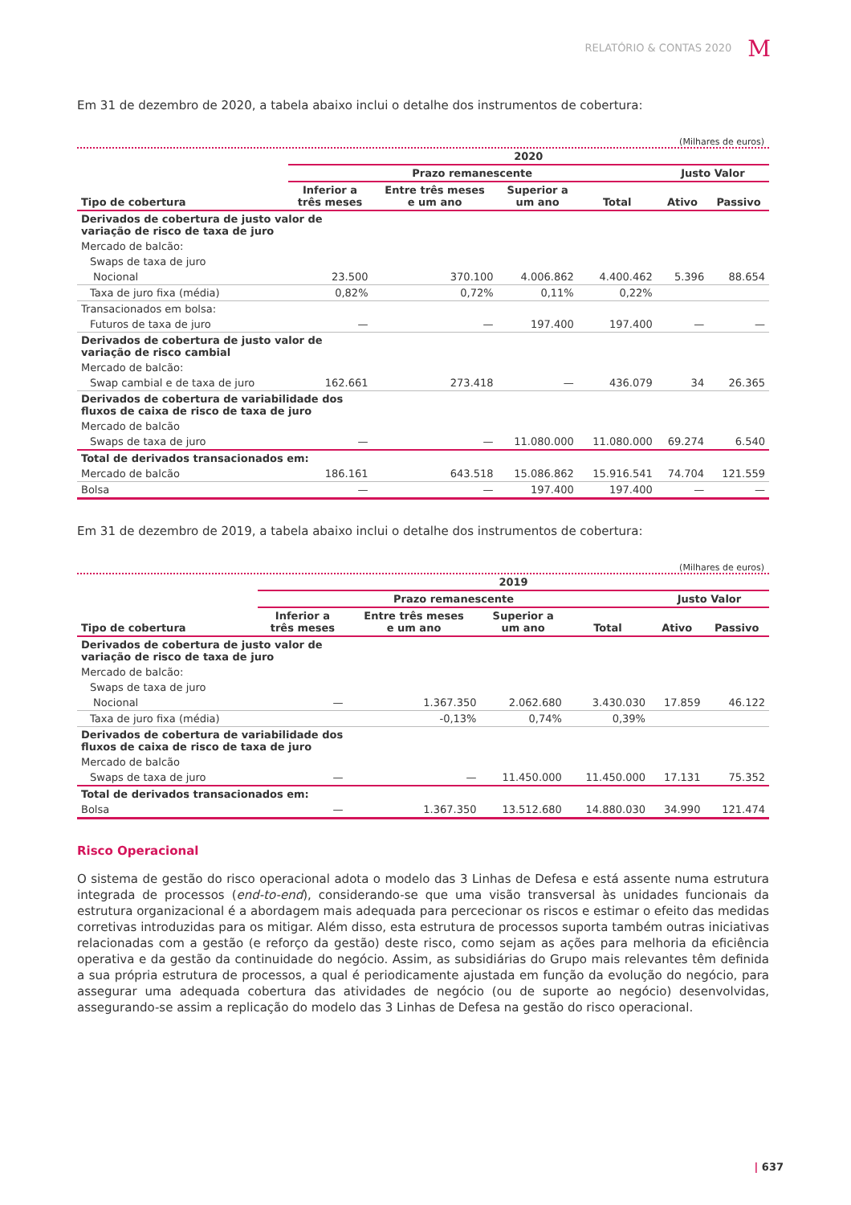RELATÓRIO & CONTAS 2020 M
Em 31 de dezembro de 2020, a tabela abaixo inclui o detalhe dos instrumentos de cobertura:
(Milhares de euros)
| | 2020 | | | | | |
| --- | --- | --- | --- | --- | --- | --- |
| | Prazo remanescente | | | | Justo Valor | |
| Tipo de cobertura | Inferior a três meses | Entre três meses e um ano | Superior a um ano | Total | Ativo | Passivo |
| Derivados de cobertura de justo valor de variação de risco de taxa de juro | | | | | | |
| Mercado de balcão: | | | | | | |
| Swaps de taxa de juro | | | | | | |
| Nocional | 23.500 | 370.100 | 4.006.862 | 4.400.462 | 5.396 | 88.654 |
| Taxa de juro fixa (média) | 0,82% | 0,72% | 0,11% | 0,22% | | |
| Transacionados em bolsa: | | | | | | |
| Futuros de taxa de juro | — | — | 197.400 | 197.400 | — | — |
| Derivados de cobertura de justo valor de variação de risco cambial | | | | | | |
| Mercado de balcão: | | | | | | |
| Swap cambial e de taxa de juro | 162.661 | 273.418 | — | 436.079 | 34 | 26.365 |
| Derivados de cobertura de variabilidade dos fluxos de caixa de risco de taxa de juro | | | | | | |
| Mercado de balcão | | | | | | |
| Swaps de taxa de juro | — | — | 11.080.000 | 11.080.000 | 69.274 | 6.540 |
| Total de derivados transacionados em: | | | | | | |
| Mercado de balcão | 186.161 | 643.518 | 15.086.862 | 15.916.541 | 74.704 | 121.559 |
| Bolsa | — | — | 197.400 | 197.400 | — | — |
Em 31 de dezembro de 2019, a tabela abaixo inclui o detalhe dos instrumentos de cobertura:
(Milhares de euros)
| | 2019 | | | | | |
| --- | --- | --- | --- | --- | --- | --- |
| | Prazo remanescente | | | | Justo Valor | |
| Tipo de cobertura | Inferior a três meses | Entre três meses e um ano | Superior a um ano | Total | Ativo | Passivo |
| Derivados de cobertura de justo valor de variação de risco de taxa de juro | | | | | | |
| Mercado de balcão: | | | | | | |
| Swaps de taxa de juro | | | | | | |
| Nocional | — | 1.367.350 | 2.062.680 | 3.430.030 | 17.859 | 46.122 |
| Taxa de juro fixa (média) | | -0,13% | 0,74% | 0,39% | | |
| Derivados de cobertura de variabilidade dos fluxos de caixa de risco de taxa de juro | | | | | | |
| Mercado de balcão | | | | | | |
| Swaps de taxa de juro | — | — | 11.450.000 | 11.450.000 | 17.131 | 75.352 |
| Total de derivados transacionados em: | | | | | | |
| Bolsa | — | 1.367.350 | 13.512.680 | 14.880.030 | 34.990 | 121.474 |
Risco Operacional
O sistema de gestão do risco operacional adota o modelo das 3 Linhas de Defesa e está assente numa estrutura integrada de processos (end-to-end), considerando-se que uma visão transversal às unidades funcionais da estrutura organizacional é a abordagem mais adequada para percecionar os riscos e estimar o efeito das medidas corretivas introduzidas para os mitigar. Além disso, esta estrutura de processos suporta também outras iniciativas relacionadas com a gestão (e reforço da gestão) deste risco, como sejam as ações para melhoria da eficiência operativa e da gestão da continuidade do negócio. Assim, as subsidiárias do Grupo mais relevantes têm definida a sua própria estrutura de processos, a qual é periodicamente ajustada em função da evolução do negócio, para assegurar uma adequada cobertura das atividades de negócio (ou de suporte ao negócio) desenvolvidas, assegurando-se assim a replicação do modelo das 3 Linhas de Defesa na gestão do risco operacional.
| 637